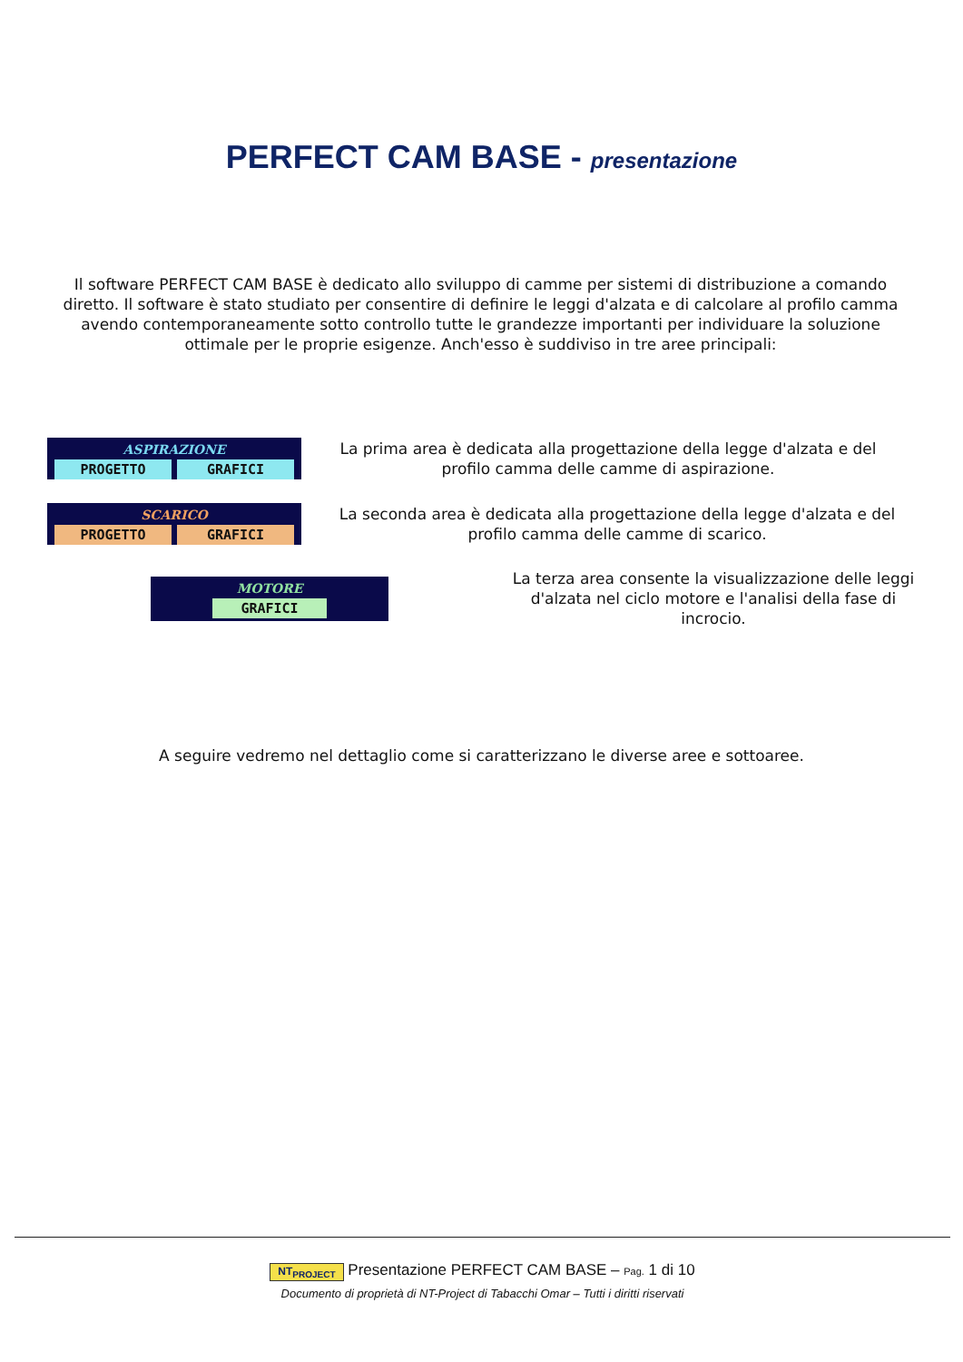PERFECT CAM BASE - presentazione
Il software PERFECT CAM BASE è dedicato allo sviluppo di camme per sistemi di distribuzione a comando diretto. Il software è stato studiato per consentire di definire le leggi d'alzata e di calcolare al profilo camma avendo contemporaneamente sotto controllo tutte le grandezze importanti per individuare la soluzione ottimale per le proprie esigenze. Anch'esso è suddiviso in tre aree principali:
ASPIRAZIONE
PROGETTO GRAFICI
La prima area è dedicata alla progettazione della legge d'alzata e del profilo camma delle camme di aspirazione.
SCARICO
PROGETTO GRAFICI
La seconda area è dedicata alla progettazione della legge d'alzata e del profilo camma delle camme di scarico.
MOTORE
GRAFICI
La terza area consente la visualizzazione delle leggi d'alzata nel ciclo motore e l'analisi della fase di incrocio.
A seguire vedremo nel dettaglio come si caratterizzano le diverse aree e sottoaree.
NT<sub>PROJECT</sub> Presentazione PERFECT CAM BASE – Pag. 1 di 10
Documento di proprietà di NT-Project di Tabacchi Omar – Tutti i diritti riservati